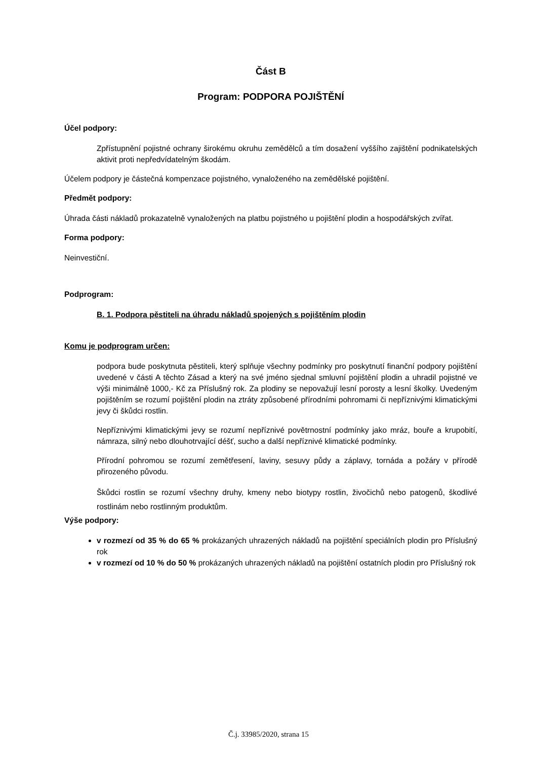Část B
Program: PODPORA POJIŠTĚNÍ
Účel podpory:
Zpřístupnění pojistné ochrany širokému okruhu zemědělců a tím dosažení vyššího zajištění podnikatelských aktivit proti nepředvídatelným škodám.
Účelem podpory je částečná kompenzace pojistného, vynaloženého na zemědělské pojištění.
Předmět podpory:
Úhrada části nákladů prokazatelně vynaložených na platbu pojistného u pojištění plodin a hospodářských zvířat.
Forma podpory:
Neinvestiční.
Podprogram:
B. 1. Podpora pěstiteli na úhradu nákladů spojených s pojištěním plodin
Komu je podprogram určen:
podpora bude poskytnuta pěstiteli, který splňuje všechny podmínky pro poskytnutí finanční podpory pojištění uvedené v části A těchto Zásad a který na své jméno sjednal smluvní pojištění plodin a uhradil pojistné ve výši minimálně 1000,- Kč za Příslušný rok. Za plodiny se nepovažují lesní porosty a lesní školky. Uvedeným pojištěním se rozumí pojištění plodin na ztráty způsobené přírodními pohromami či nepříznivými klimatickými jevy či škůdci rostlin.
Nepříznivými klimatickými jevy se rozumí nepříznivé povětrnostní podmínky jako mráz, bouře a krupobití, námraza, silný nebo dlouhotrvající déšť, sucho a další nepříznivé klimatické podmínky.
Přírodní pohromou se rozumí zemětřesení, laviny, sesuvy půdy a záplavy, tornáda a požáry v přírodě přirozeného původu.
Škůdci rostlin se rozumí všechny druhy, kmeny nebo biotypy rostlin, živočichů nebo patogenů, škodlivé rostlinám nebo rostlinným produktům.
Výše podpory:
v rozmezí od 35 % do 65 % prokázaných uhrazených nákladů na pojištění speciálních plodin pro Příslušný rok
v rozmezí od 10 % do 50 % prokázaných uhrazených nákladů na pojištění ostatních plodin pro Příslušný rok
Č.j. 33985/2020, strana 15